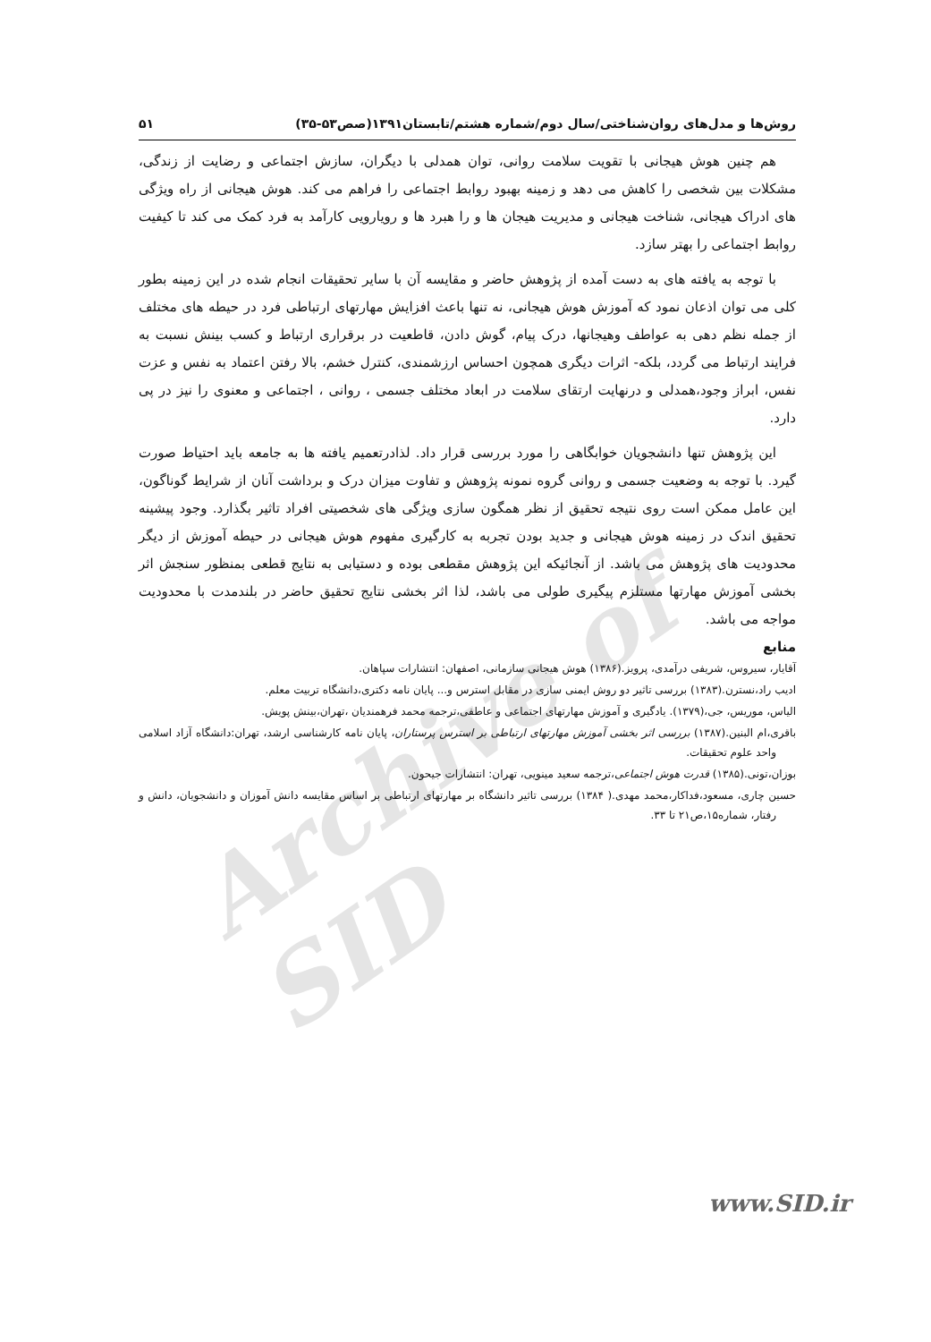Archive of SID
روش‌ها و مدل‌های روان‌شناختی/سال دوم/شماره هشتم/تابستان۱۳۹۱(صص۵۳-۳۵) ۵۱
هم چنین هوش هیجانی با تقویت سلامت روانی، توان همدلی با دیگران، سازش اجتماعی و رضایت از زندگی، مشکلات بین شخصی را کاهش می دهد و زمینه بهبود روابط اجتماعی را فراهم می کند. هوش هیجانی از راه ویژگی های ادراک هیجانی، شناخت هیجانی و مدیریت هیجان ها و را هبرد ها و رویارویی کارآمد به فرد کمک می کند تا کیفیت روابط اجتماعی را بهتر سازد.
با توجه به یافته های به دست آمده از پژوهش حاضر و مقایسه آن با سایر تحقیقات انجام شده در این زمینه بطور کلی می توان اذعان نمود که آموزش هوش هیجانی، نه تنها باعث افزایش مهارتهای ارتباطی فرد در حیطه های مختلف از جمله نظم دهی به عواطف وهیجانها، درک پیام، گوش دادن، قاطعیت در برقراری ارتباط و کسب بینش نسبت به فرایند ارتباط می گردد، بلکه- اثرات دیگری همچون احساس ارزشمندی، کنترل خشم، بالا رفتن اعتماد به نفس و عزت نفس، ابراز وجود،همدلی و درنهایت ارتقای سلامت در ابعاد مختلف جسمی ، روانی ، اجتماعی و معنوی را نیز در پی دارد.
این پژوهش تنها دانشجویان خوابگاهی را مورد بررسی قرار داد. لذادرتعمیم یافته ها به جامعه باید احتیاط صورت گیرد. با توجه به وضعیت جسمی و روانی گروه نمونه پژوهش و تفاوت میزان درک و برداشت آنان از شرایط گوناگون، این عامل ممکن است روی نتیجه تحقیق از نظر همگون سازی ویژگی های شخصیتی افراد تاثیر بگذارد. وجود پیشینه تحقیق اندک در زمینه هوش هیجانی و جدید بودن تجربه به کارگیری مفهوم هوش هیجانی در حیطه آموزش از دیگر محدودیت های پژوهش می باشد. از آنجائیکه این پژوهش مقطعی بوده و دستیابی به نتایج قطعی بمنظور سنجش اثر بخشی آموزش مهارتها مستلزم پیگیری طولی می باشد، لذا اثر بخشی نتایج تحقیق حاضر در بلندمدت با محدودیت مواجه می باشد.
منابع
آقایار، سیروس، شریفی درآمدی، پرویز.(۱۳۸۶) هوش هیجانی سازمانی، اصفهان: انتشارات سپاهان.
ادیب راد،نسترن.(۱۳۸۳) بررسی تاثیر دو روش ایمنی سازی در مقابل استرس و... پایان نامه دکتری،دانشگاه تربیت معلم.
الیاس، موریس، جی،(۱۳۷۹). یادگیری و آموزش مهارتهای اجتماعی و عاطفی،ترجمه محمد فرهمندیان ،تهران،بینش پویش.
باقری،ام البنین.(۱۳۸۷) بررسی اثر بخشی آموزش مهارتهای ارتباطی بر استرس پرستاران، پایان نامه کارشناسی ارشد، تهران:دانشگاه آزاد اسلامی واحد علوم تحقیقات.
بوزان،تونی.(۱۳۸۵) قدرت هوش اجتماعی،ترجمه سعید مینویی، تهران: انتشارات جیحون.
حسین چاری، مسعود،فداکار،محمد مهدی.( ۱۳۸۴) بررسی تاثیر دانشگاه بر مهارتهای ارتباطی بر اساس مقایسه دانش آموزان و دانشجویان، دانش و رفتار، شماره۱۵،ص۲۱ تا ۳۳.
www.SID.ir